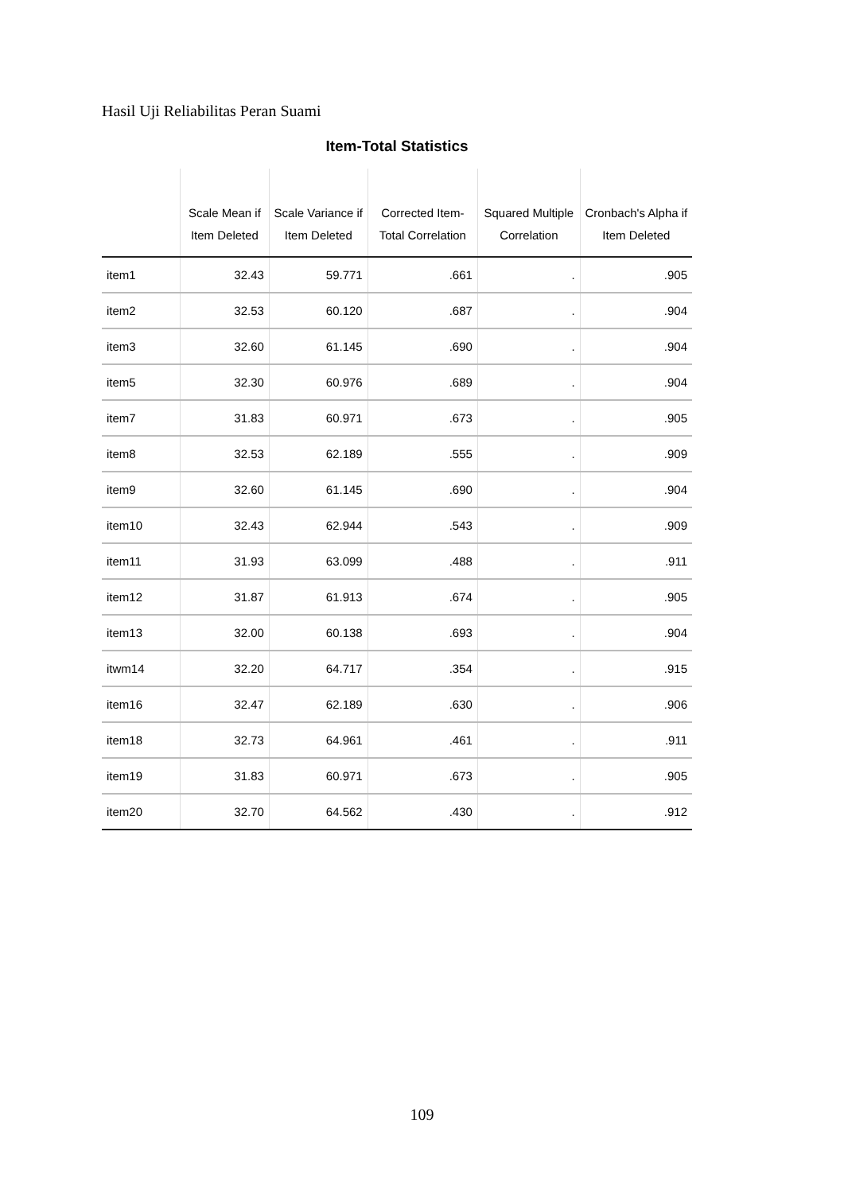Hasil Uji Reliabilitas Peran Suami
Item-Total Statistics
| | Scale Mean if Item Deleted | Scale Variance if Item Deleted | Corrected Item-Total Correlation | Squared Multiple Correlation | Cronbach's Alpha if Item Deleted |
| --- | --- | --- | --- | --- | --- |
| item1 | 32.43 | 59.771 | .661 | . | .905 |
| item2 | 32.53 | 60.120 | .687 | . | .904 |
| item3 | 32.60 | 61.145 | .690 | . | .904 |
| item5 | 32.30 | 60.976 | .689 | . | .904 |
| item7 | 31.83 | 60.971 | .673 | . | .905 |
| item8 | 32.53 | 62.189 | .555 | . | .909 |
| item9 | 32.60 | 61.145 | .690 | . | .904 |
| item10 | 32.43 | 62.944 | .543 | . | .909 |
| item11 | 31.93 | 63.099 | .488 | . | .911 |
| item12 | 31.87 | 61.913 | .674 | . | .905 |
| item13 | 32.00 | 60.138 | .693 | . | .904 |
| itwm14 | 32.20 | 64.717 | .354 | . | .915 |
| item16 | 32.47 | 62.189 | .630 | . | .906 |
| item18 | 32.73 | 64.961 | .461 | . | .911 |
| item19 | 31.83 | 60.971 | .673 | . | .905 |
| item20 | 32.70 | 64.562 | .430 | . | .912 |
109